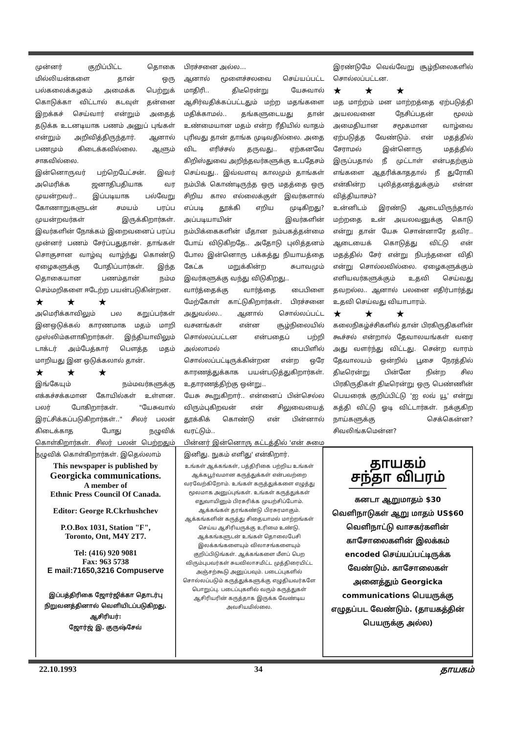முன்னர் குறிப்பிட்ட தொகை மில்லியன்களை தான் ஒரு பல்கலைக்கழகம் அமைக்க பெற்றுக் கொடுக்கா விட்டால் கடவுள் தன்னை இறக்கச் செய்வார் என்றும் அதைத் தடுக்க உடனடியாக பணம் அனுப் புங்கள் என்றும் அறிவித்திருந்தார். ஆனால் பணமும் கிடைக்கவில்லை. ஆளும் சாகவில்லை.
இன்னொருவர் பற்றெபேட்சன். இவர் அமெரிக்க ஜனாதிபதியாக வர முயன்றவர்.. இப்படியாக பல்வேறு கோணாறுகளுடன் சமயம் பரப்ப முயன்றவர்கள் இருக்கிறார்கள். இவர்களின் நோக்கம் இறைவனைப் பரப்ப முன்னர் பணம் சேர்ப்பதுதான். தாங்கள் சொகுசான வாழ்வு வாழ்ந்து கொண்டு ஏழைகளுக்கு போதிப்பார்கள். இந்த தொகையான பணம்தான் நம்ம செம்மறிகளை ஈடேற்ற பயன்படுகின்றன.
★ ★ ★
அமெரிக்காவிலும் பல கறுப்பர்கள் இனஒடுக்கல் காரணமாக மதம் மாறி முஸ்லிம்களாகிறார்கள். இந்தியாவிலும் டாக்டர் அம்பேத்கார் பௌத்த மதம் மாறியது இன ஒடுக்கலால் தான்.
★ ★ ★
இங்கேயும் நம்மவர்களுக்கு எக்கச்சக்கமான கோயில்கள் உள்ளன. பலர் போகிறார்கள். "யேசுவால் இரட்சிக்கப்படுகிறார்கள்.." சிலர் பலன் கிடைக்காத போது நழுவிக் கொள்கிறார்கள். சிலர் பலன் பெற்றதும் நழுவிக் கொள்கிறார்கள். இதெல்லாம்
பிரச்சனை அல்ல...
ஆனால் மூளைச்சலவை செய்யப்பட்ட மாதிரி.. திடீரென்று யேசுவால் ஆசிர்வதிக்கப்பட்டதும் மற்ற மதங்களை மதிக்காமல்.. தங்களுடையது தான் உண்மையான மதம் என்ற ரீதியில் வாதம் புரிவது தான் தாங்க முடிவதில்லை. அதை விட எரிச்சல் தருவது.. ஏற்கனவே கிறிஸ்துவை அறிந்தவர்களுக்கு உபதேசம் செய்வது.. இவ்வளவு காலமும் தாங்கள் நம்பிக் கொண்டிருந்த ஒரு மதத்தை ஒரு சிறிய கால எல்லைக்குள் இவர்களால் எப்படி தூக்கி எறிய முடிகிறது? அப்படியாயின் இவர்களின் நம்பிக்கைகளின் மீதான நம்பகத்தன்மை போய் விடுகிறதே.. அதோடு புலித்தனம் போல இன்னொரு பக்கத்து நியாயத்தை கேட்க மறுக்கின்ற சுபாவமும் இவர்களுக்கு வந்து விடுகிறது..
வார்த்தைக்கு வார்த்தை பைபிளை மேற்கோள் காட்டுகிறார்கள். பிரச்சனை அதுவல்ல.. ஆனால் சொல்லப்பட்ட வசனங்கள் என்ன சூழ்நிலையில் சொல்லப்பட்டன என்பதைப் பற்றி அல்லாமல் பைபிளில் சொல்லப்பட்டிருக்கின்றன என்ற ஒரே காரணத்துக்காக பயன்படுத்துகிறார்கள். உதாரணத்திற்கு ஒன்று..
யேசு கூறுகிறார்.. என்னைப் பின்செல்ல விரும்புகிறவன் என் சிலுவையைத் தூக்கிக் கொண்டு என் பின்னால் வரட்டும்..
பின்னர் இன்னொரு கட்டத்தில் 'என் சுமை இனிது. நுகம் எளிது' என்கிறார்.
இரண்டுமே வெவ்வேறு சூழ்நிலைகளில் சொல்லப்பட்டன.
★ ★ ★
மத மாற்றம் மன மாற்றத்தை ஏற்படுத்தி அயலவனை நேசிப்பதன் மூலம் அமைதியான சமூகமான வாழ்வை ஏற்படுத்த வேண்டும். என் மதத்தில் சேராமல் இன்னொரு மதத்தில் இருப்பதால் நீ முட்டாள் என்பதற்கும் எங்களை ஆதரிக்காததால் நீ துரோகி என்கின்ற புலித்தனத்துக்கும் என்ன வித்தியாசம்?
உன்னிடம் இரண்டு ஆடையிருந்தால் மற்றதை உன் அயலவனுக்கு கொடு என்று தான் யேசு சொன்னாரே தவிர.. ஆடையைக் கொடுத்து விட்டு என் மதத்தில் சேர் என்று நிபந்தனை விதி என்று சொல்லவில்லை. ஏழைகளுக்கும் எளியவர்களுக்கும் உதவி செய்வது தவறல்ல.. ஆனால் பலனை எதிர்பார்த்து உதவி செய்வது வியாபாரம்.
★ ★ ★
கலைநிகழ்ச்சிகளில் தான் பிரகிருதிகளின் கூச்சல் என்றால் தேவாலயங்கள் வரை அது வளர்ந்து விட்டது. சென்ற வாரம் தேவாலயம் ஒன்றில் பூசை நேரத்தில் திடீரென்று பின்னே நின்ற சில பிரகிருதிகள் திடீரென்று ஒரு பெண்ணின் பெயரைக் குறிப்பிட்டு 'ஐ லவ் யூ' என்று கத்தி விட்டு ஓடி விட்டார்கள். நக்குகிற நாய்களுக்கு செக்கென்ன? சிவலிங்கமென்ன?
This newspaper is published by
Georgicka communications.
A member of
Ethnic Press Council Of Canada.
Editor: George R.Ckrhushchev
P.O.Box 1031, Station "F",
Toronto, Ont, M4Y 2T7.
Tel: (416) 920 9081
Fax: 963 5738
E mail:71650,3216 Compuserve
இப்பத்திரிகை ஜோர்ஜிக்கா தொடர்பு நிறுவனத்தினால் வெளியிடப்படுகிறது.
ஆசிரியர்:
ஜோர்ஜ் இ. குருஷ்சேவ்
உங்கள் ஆக்கங்கள், பத்திரிகை பற்றிய உங்கள் ஆக்கபூர்வமான கருத்துக்கள் என்பவற்றை வரவேற்கிறோம். உங்கள் கருத்துக்களை எழுத்து மூலமாக அனுப்புங்கள். உங்கள் கருத்துக்கள் எதுவாயினும் பிரசுரிக்க முயற்சிப்போம். ஆக்கங்கள் தரங்கண்டு பிரசுரமாகும். ஆக்கங்களின் கருத்து சிதையாமல் மாற்றங்கள் செய்ய ஆசிரியருக்கு உரிமை உண்டு. ஆக்கங்களுடன் உங்கள் தொலைபேசி இலக்கங்களையும் விலாசங்களையும் குறிப்பிடுங்கள். ஆக்கங்களை மீளப் பெற விரும்புபவர்கள் சுயவிலாசமிட்ட முத்திரையிட்ட அஞ்சற்கூடு அனுப்பவும். படைப்புகளில் சொல்லப்படும் கருத்துக்களுக்கு எழுதியவர்களே பொறுப்பு. படைப்புகளில் வரும் கருத்துகள் ஆசிரியரின் கருத்தாக இருக்க வேண்டிய அவசியமில்லை.
தாயகம்
சந்தா விபரம்
கனடா ஆறுமாதம் $30
வெளிநாடுகள் ஆறு மாதம் US$60
வெளிநாட்டு வாசகர்களின் காசோலைகளின் இலக்கம் encoded செய்யப்பட்டிருக்க வேண்டும். காசோலைகள் அனைத்தும் Georgicka communications பெயருக்கு எழுதப்பட வேண்டும். (தாயகத்தின் பெயருக்கு அல்ல)
22.10.1993 34 தாயகம்